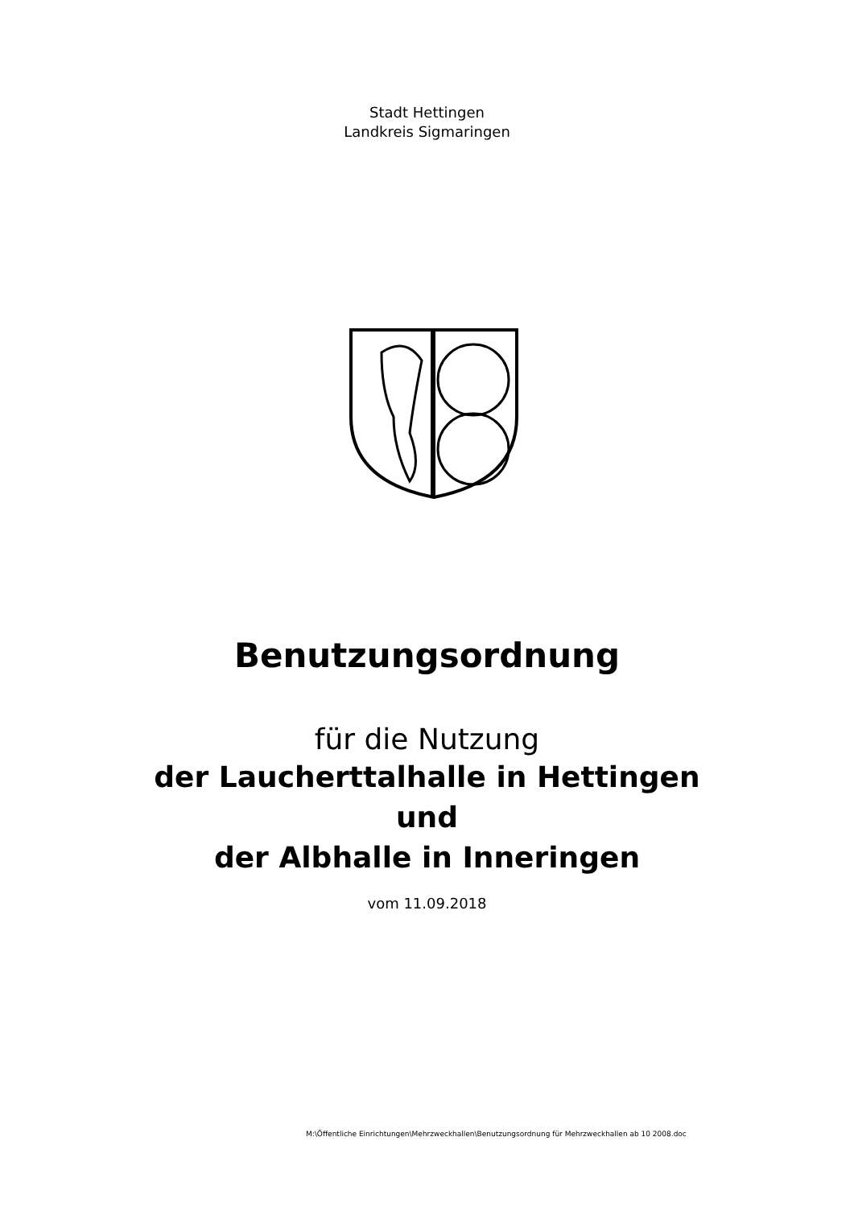Stadt Hettingen
Landkreis Sigmaringen
Benutzungsordnung
für die Nutzung
der Laucherttalhalle in Hettingen
und
der Albhalle in Inneringen
vom 11.09.2018
M:\Öffentliche Einrichtungen\Mehrzweckhallen\Benutzungsordnung für Mehrzweckhallen ab 10 2008.doc